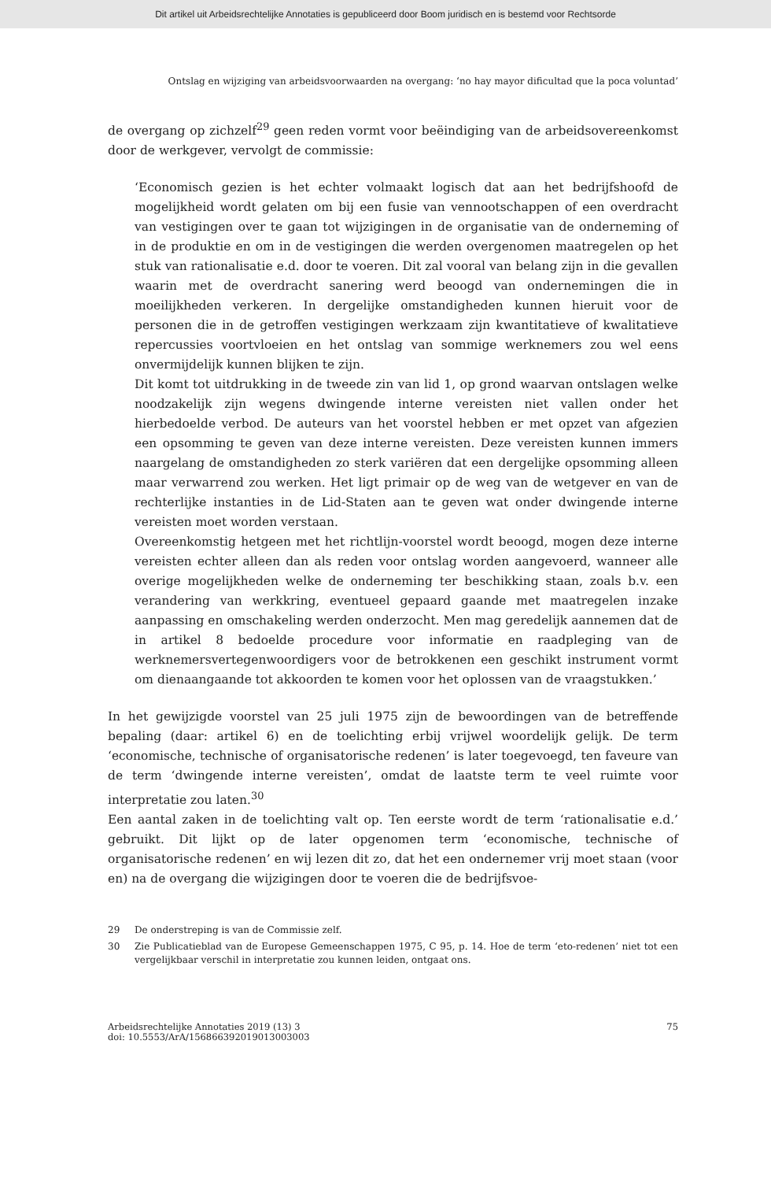Dit artikel uit Arbeidsrechtelijke Annotaties is gepubliceerd door Boom juridisch en is bestemd voor Rechtsorde
Ontslag en wijziging van arbeidsvoorwaarden na overgang: ‘no hay mayor dificultad que la poca voluntad’
de overgang op zichzelf<sup>29</sup> geen reden vormt voor beëindiging van de arbeidsovereenkomst door de werkgever, vervolgt de commissie:
‘Economisch gezien is het echter volmaakt logisch dat aan het bedrijfshoofd de mogelijkheid wordt gelaten om bij een fusie van vennootschappen of een overdracht van vestigingen over te gaan tot wijzigingen in de organisatie van de onderneming of in de produktie en om in de vestigingen die werden overgenomen maatregelen op het stuk van rationalisatie e.d. door te voeren. Dit zal vooral van belang zijn in die gevallen waarin met de overdracht sanering werd beoogd van ondernemingen die in moeilijkheden verkeren. In dergelijke omstandigheden kunnen hieruit voor de personen die in de getroffen vestigingen werkzaam zijn kwantitatieve of kwalitatieve repercussies voortvloeien en het ontslag van sommige werknemers zou wel eens onvermijdelijk kunnen blijken te zijn.
Dit komt tot uitdrukking in de tweede zin van lid 1, op grond waarvan ontslagen welke noodzakelijk zijn wegens dwingende interne vereisten niet vallen onder het hierbedoelde verbod. De auteurs van het voorstel hebben er met opzet van afgezien een opsomming te geven van deze interne vereisten. Deze vereisten kunnen immers naargelang de omstandigheden zo sterk variëren dat een dergelijke opsomming alleen maar verwarrend zou werken. Het ligt primair op de weg van de wetgever en van de rechterlijke instanties in de Lid-Staten aan te geven wat onder dwingende interne vereisten moet worden verstaan.
Overeenkomstig hetgeen met het richtlijn-voorstel wordt beoogd, mogen deze interne vereisten echter alleen dan als reden voor ontslag worden aangevoerd, wanneer alle overige mogelijkheden welke de onderneming ter beschikking staan, zoals b.v. een verandering van werkkring, eventueel gepaard gaande met maatregelen inzake aanpassing en omschakeling werden onderzocht. Men mag geredelijk aannemen dat de in artikel 8 bedoelde procedure voor informatie en raadpleging van de werknemersvertegenwoordigers voor de betrokkenen een geschikt instrument vormt om dienaangaande tot akkoorden te komen voor het oplossen van de vraagstukken.’
In het gewijzigde voorstel van 25 juli 1975 zijn de bewoordingen van de betreffende bepaling (daar: artikel 6) en de toelichting erbij vrijwel woordelijk gelijk. De term ‘economische, technische of organisatorische redenen’ is later toegevoegd, ten faveure van de term ‘dwingende interne vereisten’, omdat de laatste term te veel ruimte voor interpretatie zou laten.<sup>30</sup>
Een aantal zaken in de toelichting valt op. Ten eerste wordt de term ‘rationalisatie e.d.’ gebruikt. Dit lijkt op de later opgenomen term ‘economische, technische of organisatorische redenen’ en wij lezen dit zo, dat het een ondernemer vrij moet staan (voor en) na de overgang die wijzigingen door te voeren die de bedrijfsvoe-
29 De onderstreping is van de Commissie zelf.
30 Zie Publicatieblad van de Europese Gemeenschappen 1975, C 95, p. 14. Hoe de term ‘eto-redenen’ niet tot een vergelijkbaar verschil in interpretatie zou kunnen leiden, ontgaat ons.
Arbeidsrechtelijke Annotaties 2019 (13) 3
doi: 10.5553/ArA/156866392019013003003
75